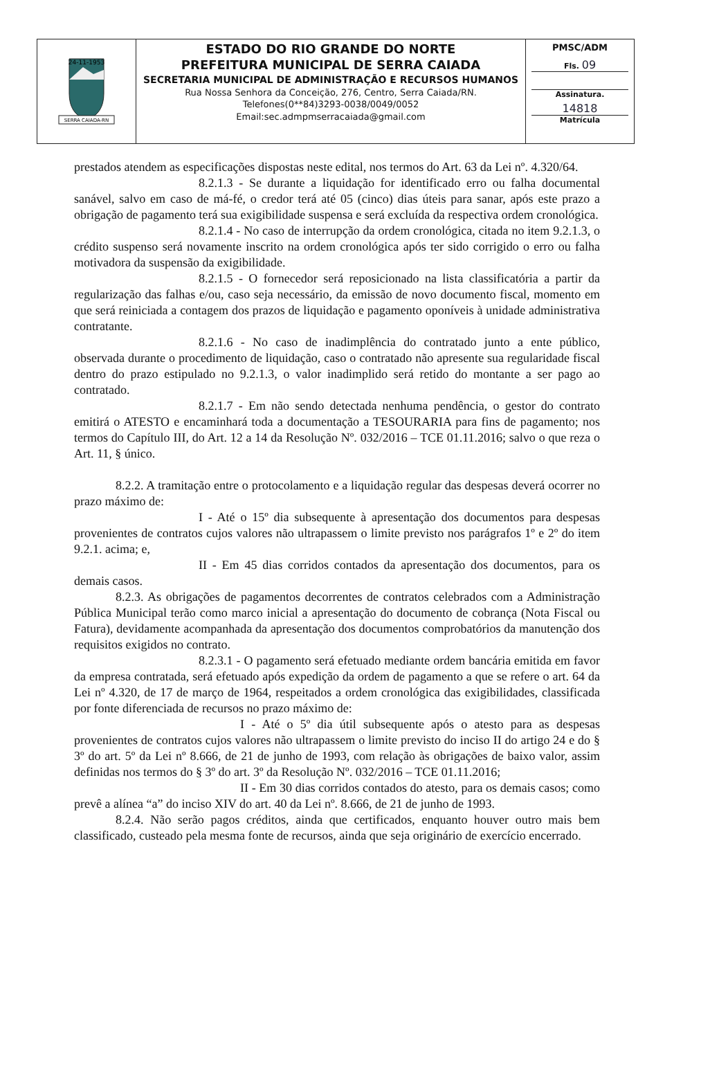| 24-11-1953 SERRA CAIADA-RN | ESTADO DO RIO GRANDE DO NORTE PREFEITURA MUNICIPAL DE SERRA CAIADA SECRETARIA MUNICIPAL DE ADMINISTRAÇÃO E RECURSOS HUMANOS Rua Nossa Senhora da Conceição, 276, Centro, Serra Caiada/RN. Telefones(0**84)3293-0038/0049/0052 Email:sec.admpmserracaiada@gmail.com | PMSC/ADM Fls. 09 Assinatura. 14818 Matrícula |
prestados atendem as especificações dispostas neste edital, nos termos do Art. 63 da Lei nº. 4.320/64.
8.2.1.3 - Se durante a liquidação for identificado erro ou falha documental sanável, salvo em caso de má-fé, o credor terá até 05 (cinco) dias úteis para sanar, após este prazo a obrigação de pagamento terá sua exigibilidade suspensa e será excluída da respectiva ordem cronológica.
8.2.1.4 - No caso de interrupção da ordem cronológica, citada no item 9.2.1.3, o crédito suspenso será novamente inscrito na ordem cronológica após ter sido corrigido o erro ou falha motivadora da suspensão da exigibilidade.
8.2.1.5 - O fornecedor será reposicionado na lista classificatória a partir da regularização das falhas e/ou, caso seja necessário, da emissão de novo documento fiscal, momento em que será reiniciada a contagem dos prazos de liquidação e pagamento oponíveis à unidade administrativa contratante.
8.2.1.6 - No caso de inadimplência do contratado junto a ente público, observada durante o procedimento de liquidação, caso o contratado não apresente sua regularidade fiscal dentro do prazo estipulado no 9.2.1.3, o valor inadimplido será retido do montante a ser pago ao contratado.
8.2.1.7 - Em não sendo detectada nenhuma pendência, o gestor do contrato emitirá o ATESTO e encaminhará toda a documentação a TESOURARIA para fins de pagamento; nos termos do Capítulo III, do Art. 12 a 14 da Resolução Nº. 032/2016 – TCE 01.11.2016; salvo o que reza o Art. 11, § único.
8.2.2. A tramitação entre o protocolamento e a liquidação regular das despesas deverá ocorrer no prazo máximo de:
I - Até o 15º dia subsequente à apresentação dos documentos para despesas provenientes de contratos cujos valores não ultrapassem o limite previsto nos parágrafos 1º e 2º do item 9.2.1. acima; e,
II - Em 45 dias corridos contados da apresentação dos documentos, para os demais casos.
8.2.3. As obrigações de pagamentos decorrentes de contratos celebrados com a Administração Pública Municipal terão como marco inicial a apresentação do documento de cobrança (Nota Fiscal ou Fatura), devidamente acompanhada da apresentação dos documentos comprobatórios da manutenção dos requisitos exigidos no contrato.
8.2.3.1 - O pagamento será efetuado mediante ordem bancária emitida em favor da empresa contratada, será efetuado após expedição da ordem de pagamento a que se refere o art. 64 da Lei nº 4.320, de 17 de março de 1964, respeitados a ordem cronológica das exigibilidades, classificada por fonte diferenciada de recursos no prazo máximo de:
I - Até o 5º dia útil subsequente após o atesto para as despesas provenientes de contratos cujos valores não ultrapassem o limite previsto do inciso II do artigo 24 e do § 3º do art. 5º da Lei nº 8.666, de 21 de junho de 1993, com relação às obrigações de baixo valor, assim definidas nos termos do § 3º do art. 3º da Resolução Nº. 032/2016 – TCE 01.11.2016;
II - Em 30 dias corridos contados do atesto, para os demais casos; como prevê a alínea “a” do inciso XIV do art. 40 da Lei nº. 8.666, de 21 de junho de 1993.
8.2.4. Não serão pagos créditos, ainda que certificados, enquanto houver outro mais bem classificado, custeado pela mesma fonte de recursos, ainda que seja originário de exercício encerrado.